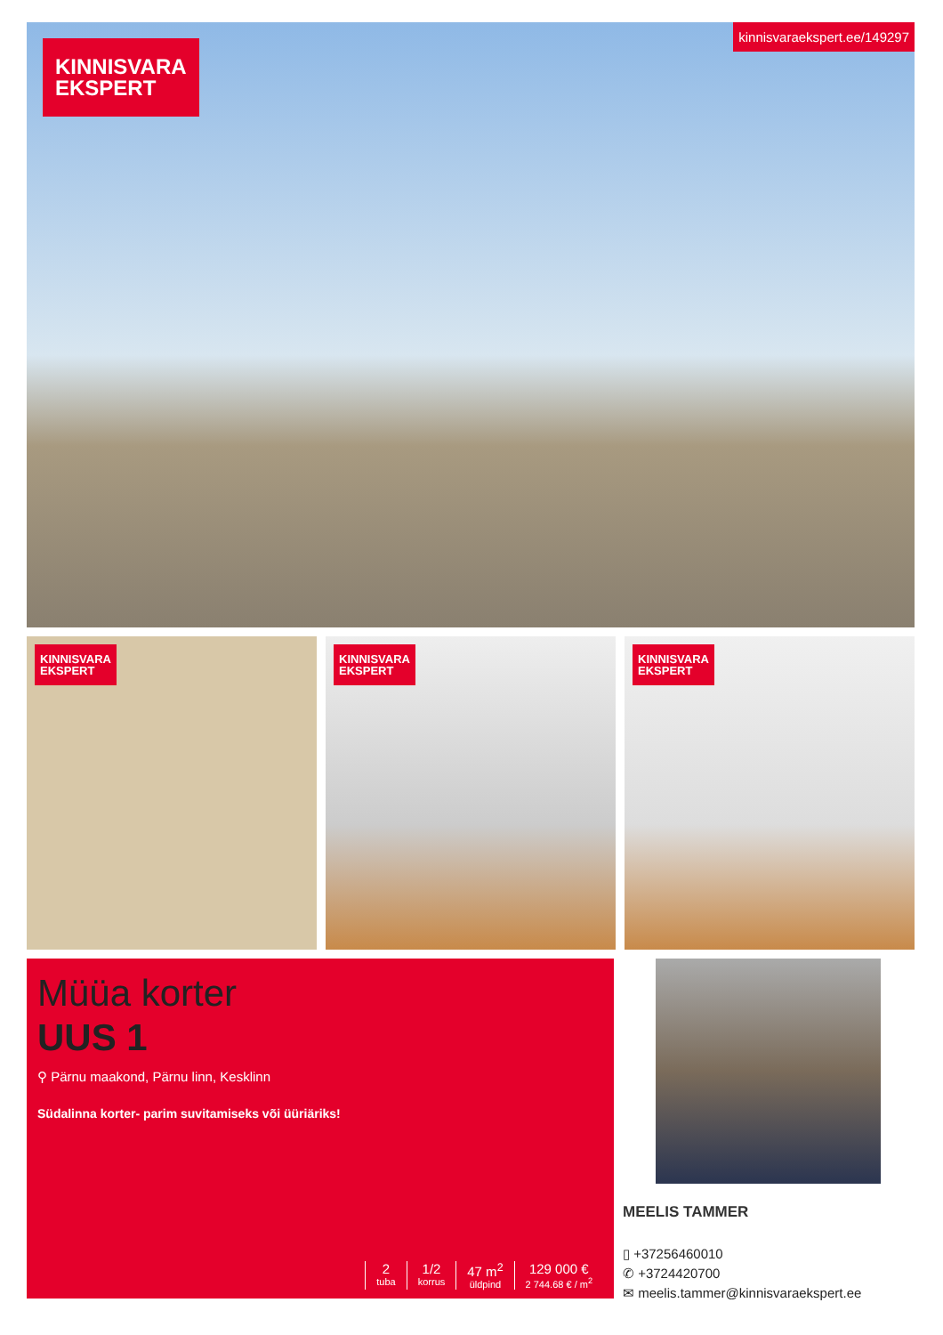KINNISVARA
EKSPERT
kinnisvaraekspert.ee/149297
KINNISVARA
EKSPERT
KINNISVARA
EKSPERT
KINNISVARA
EKSPERT
Müüa korter
UUS 1
⚲ Pärnu maakond, Pärnu linn, Kesklinn
Südalinna korter- parim suvitamiseks või üüriäriks!
2
tuba
1/2
korrus
47 m<sup>2</sup>
üldpind
129 000 €
2 744.68 € / m<sup>2</sup>
MEELIS TAMMER
▯ +37256460010
✆ +3724420700
✉ meelis.tammer@kinnisvaraekspert.ee